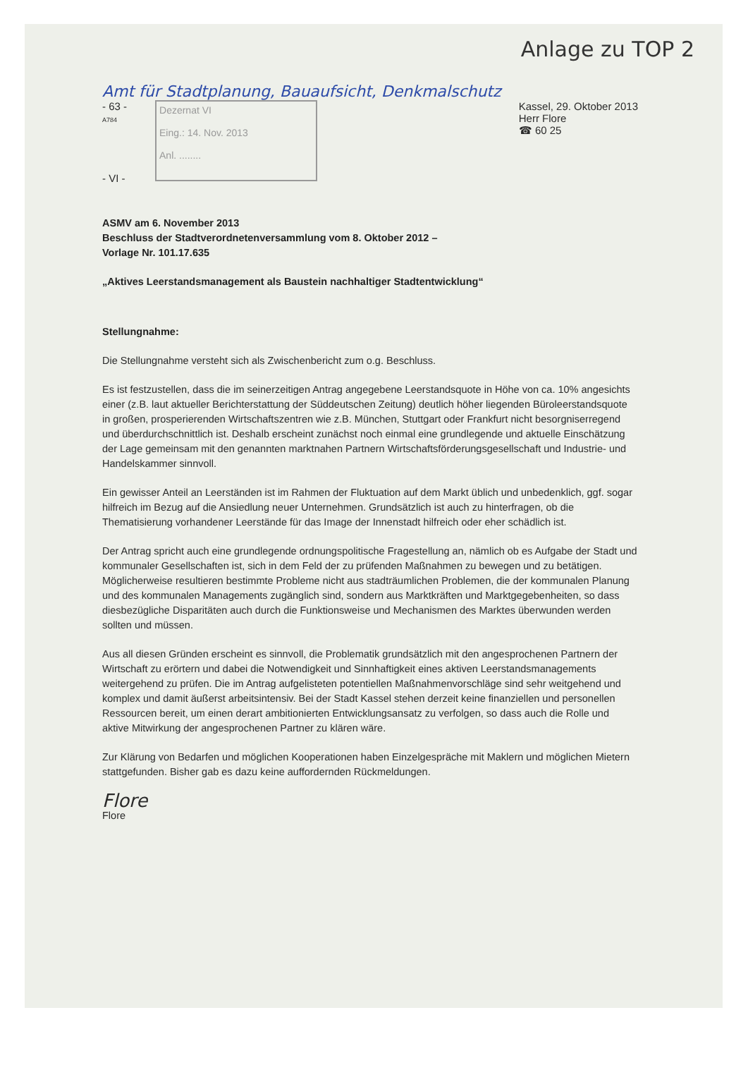Anlage zu TOP 2
Amt für Stadtplanung, Bauaufsicht, Denkmalschutz
- 63 -
A784
- VI -
Dezernat VI
Eing.: 14. Nov. 2013
Anl. ........
Kassel, 29. Oktober 2013
Herr Flore
☎ 60 25
ASMV am 6. November 2013
Beschluss der Stadtverordnetenversammlung vom 8. Oktober 2012 –
Vorlage Nr. 101.17.635
„Aktives Leerstandsmanagement als Baustein nachhaltiger Stadtentwicklung“
Stellungnahme:
Die Stellungnahme versteht sich als Zwischenbericht zum o.g. Beschluss.
Es ist festzustellen, dass die im seinerzeitigen Antrag angegebene Leerstandsquote in Höhe von ca. 10% angesichts einer (z.B. laut aktueller Berichterstattung der Süddeutschen Zeitung) deutlich höher liegenden Büroleerstandsquote in großen, prosperierenden Wirtschaftszentren wie z.B. München, Stuttgart oder Frankfurt nicht besorgniserregend und überdurchschnittlich ist. Deshalb erscheint zunächst noch einmal eine grundlegende und aktuelle Einschätzung der Lage gemeinsam mit den genannten marktnahen Partnern Wirtschaftsförderungsgesellschaft und Industrie- und Handelskammer sinnvoll.
Ein gewisser Anteil an Leerständen ist im Rahmen der Fluktuation auf dem Markt üblich und unbedenklich, ggf. sogar hilfreich im Bezug auf die Ansiedlung neuer Unternehmen. Grundsätzlich ist auch zu hinterfragen, ob die Thematisierung vorhandener Leerstände für das Image der Innenstadt hilfreich oder eher schädlich ist.
Der Antrag spricht auch eine grundlegende ordnungspolitische Fragestellung an, nämlich ob es Aufgabe der Stadt und kommunaler Gesellschaften ist, sich in dem Feld der zu prüfenden Maßnahmen zu bewegen und zu betätigen. Möglicherweise resultieren bestimmte Probleme nicht aus stadträumlichen Problemen, die der kommunalen Planung und des kommunalen Managements zugänglich sind, sondern aus Marktkräften und Marktgegebenheiten, so dass diesbezügliche Disparitäten auch durch die Funktionsweise und Mechanismen des Marktes überwunden werden sollten und müssen.
Aus all diesen Gründen erscheint es sinnvoll, die Problematik grundsätzlich mit den angesprochenen Partnern der Wirtschaft zu erörtern und dabei die Notwendigkeit und Sinnhaftigkeit eines aktiven Leerstandsmanagements weitergehend zu prüfen. Die im Antrag aufgelisteten potentiellen Maßnahmenvorschläge sind sehr weitgehend und komplex und damit äußerst arbeitsintensiv. Bei der Stadt Kassel stehen derzeit keine finanziellen und personellen Ressourcen bereit, um einen derart ambitionierten Entwicklungsansatz zu verfolgen, so dass auch die Rolle und aktive Mitwirkung der angesprochenen Partner zu klären wäre.
Zur Klärung von Bedarfen und möglichen Kooperationen haben Einzelgespräche mit Maklern und möglichen Mietern stattgefunden. Bisher gab es dazu keine auffordernden Rückmeldungen.
Flore
Flore